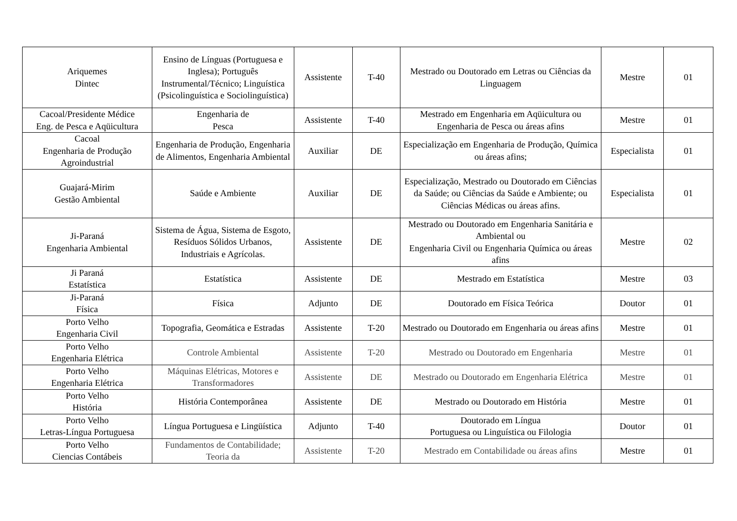| Ariquemes Dintec | Ensino de Línguas (Portuguesa e Inglesa); Português Instrumental/Técnico; Linguística (Psicolinguística e Sociolinguística) | Assistente | T-40 | Mestrado ou Doutorado em Letras ou Ciências da Linguagem | Mestre | 01 |
| Cacoal/Presidente Médice Eng. de Pesca e Aqüicultura | Engenharia de Pesca | Assistente | T-40 | Mestrado em Engenharia em Aqüicultura ou Engenharia de Pesca ou áreas afins | Mestre | 01 |
| Cacoal Engenharia de Produção Agroindustrial | Engenharia de Produção, Engenharia de Alimentos, Engenharia Ambiental | Auxiliar | DE | Especialização em Engenharia de Produção, Química ou áreas afins; | Especialista | 01 |
| Guajará-Mirim Gestão Ambiental | Saúde e Ambiente | Auxiliar | DE | Especialização, Mestrado ou Doutorado em Ciências da Saúde; ou Ciências da Saúde e Ambiente; ou Ciências Médicas ou áreas afins. | Especialista | 01 |
| Ji-Paraná Engenharia Ambiental | Sistema de Água, Sistema de Esgoto, Resíduos Sólidos Urbanos, Industriais e Agrícolas. | Assistente | DE | Mestrado ou Doutorado em Engenharia Sanitária e Ambiental ou Engenharia Civil ou Engenharia Química ou áreas afins | Mestre | 02 |
| Ji Paraná Estatística | Estatística | Assistente | DE | Mestrado em Estatística | Mestre | 03 |
| Ji-Paraná Física | Física | Adjunto | DE | Doutorado em Física Teórica | Doutor | 01 |
| Porto Velho Engenharia Civil | Topografia, Geomática e Estradas | Assistente | T-20 | Mestrado ou Doutorado em Engenharia ou áreas afins | Mestre | 01 |
| Porto Velho Engenharia Elétrica | Controle Ambiental | Assistente | T-20 | Mestrado ou Doutorado em Engenharia | Mestre | 01 |
| Porto Velho Engenharia Elétrica | Máquinas Elétricas, Motores e Transformadores | Assistente | DE | Mestrado ou Doutorado em Engenharia Elétrica | Mestre | 01 |
| Porto Velho História | História Contemporânea | Assistente | DE | Mestrado ou Doutorado em História | Mestre | 01 |
| Porto Velho Letras-Língua Portuguesa | Língua Portuguesa e Lingüística | Adjunto | T-40 | Doutorado em Língua Portuguesa ou Linguística ou Filologia | Doutor | 01 |
| Porto Velho Ciencias Contábeis | Fundamentos de Contabilidade; Teoria da | Assistente | T-20 | Mestrado em Contabilidade ou áreas afins | Mestre | 01 |